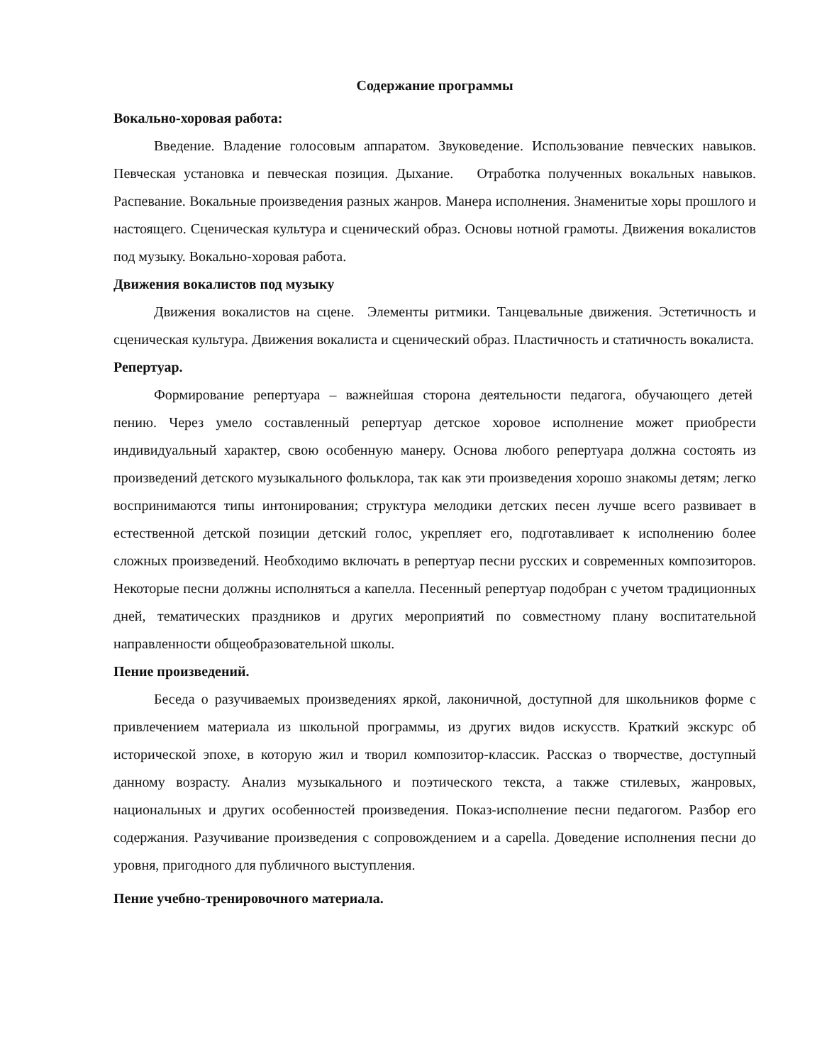Содержание программы
Вокально-хоровая работа:
Введение. Владение голосовым аппаратом. Звуковедение. Использование певческих навыков. Певческая установка и певческая позиция. Дыхание. Отработка полученных вокальных навыков. Распевание. Вокальные произведения разных жанров. Манера исполнения. Знаменитые хоры прошлого и настоящего. Сценическая культура и сценический образ. Основы нотной грамоты. Движения вокалистов под музыку. Вокально-хоровая работа.
Движения вокалистов под музыку
Движения вокалистов на сцене. Элементы ритмики. Танцевальные движения. Эстетичность и сценическая культура. Движения вокалиста и сценический образ. Пластичность и статичность вокалиста.
Репертуар.
Формирование репертуара – важнейшая сторона деятельности педагога, обучающего детей пению. Через умело составленный репертуар детское хоровое исполнение может приобрести индивидуальный характер, свою особенную манеру. Основа любого репертуара должна состоять из произведений детского музыкального фольклора, так как эти произведения хорошо знакомы детям; легко воспринимаются типы интонирования; структура мелодики детских песен лучше всего развивает в естественной детской позиции детский голос, укрепляет его, подготавливает к исполнению более сложных произведений. Необходимо включать в репертуар песни русских и современных композиторов. Некоторые песни должны исполняться а капелла. Песенный репертуар подобран с учетом традиционных дней, тематических праздников и других мероприятий по совместному плану воспитательной направленности общеобразовательной школы.
Пение произведений.
Беседа о разучиваемых произведениях яркой, лаконичной, доступной для школьников форме с привлечением материала из школьной программы, из других видов искусств. Краткий экскурс об исторической эпохе, в которую жил и творил композитор-классик. Рассказ о творчестве, доступный данному возрасту. Анализ музыкального и поэтического текста, а также стилевых, жанровых, национальных и других особенностей произведения. Показ-исполнение песни педагогом. Разбор его содержания. Разучивание произведения с сопровождением и а capella. Доведение исполнения песни до уровня, пригодного для публичного выступления.
Пение учебно-тренировочного материала.